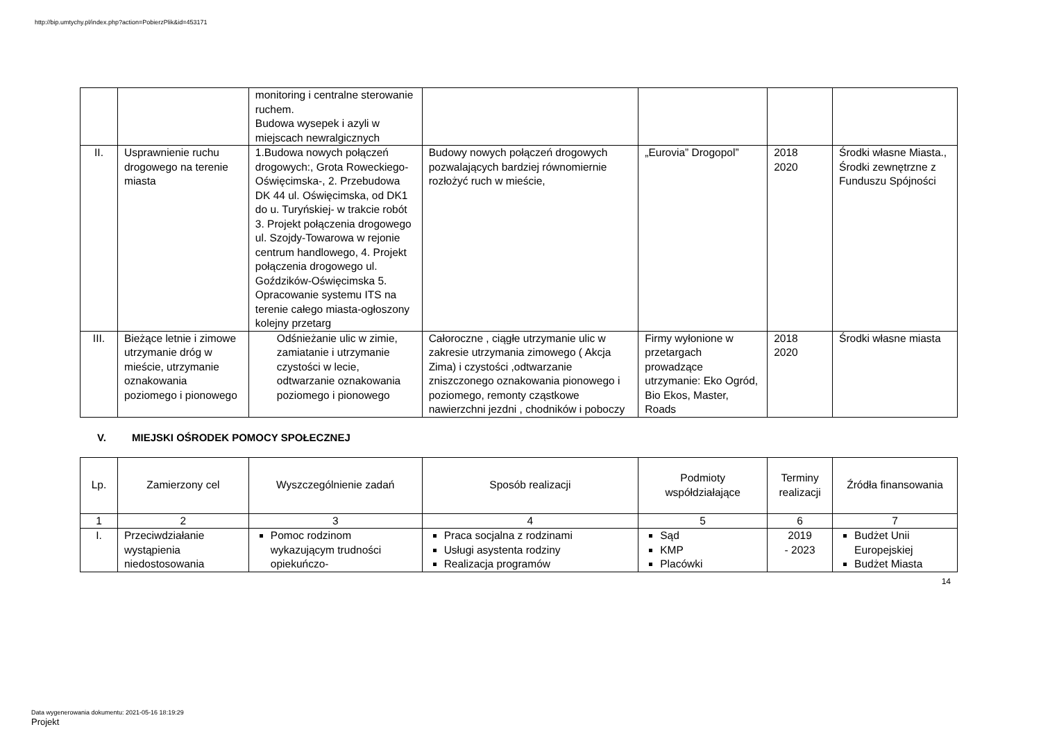http://bip.umtychy.pl/index.php?action=PobierzPlik&id=453171
| | | monitoring i centralne sterowanie ruchem. Budowa wysepek i azyli w miejscach newralgicznych | | | | |
| II. | Usprawnienie ruchu drogowego na terenie miasta | 1.Budowa nowych połączeń drogowych:, Grota Roweckiego-Oświęcimska-, 2. Przebudowa DK 44 ul. Oświęcimska, od DK1 do u. Turyńskiej- w trakcie robót 3. Projekt połączenia drogowego ul. Szojdy-Towarowa w rejonie centrum handlowego, 4. Projekt połączenia drogowego ul. Goździków-Oświęcimska 5. Opracowanie systemu ITS na terenie całego miasta-ogłoszony kolejny przetarg | Budowy nowych połączeń drogowych pozwalających bardziej równomiernie rozłożyć ruch w mieście, | „Eurovia” Drogopol” | 2018 2020 | Środki własne Miasta., Środki zewnętrzne z Funduszu Spójności |
| III. | Bieżące letnie i zimowe utrzymanie dróg w mieście, utrzymanie oznakowania poziomego i pionowego | Odśnieżanie ulic w zimie, zamiatanie i utrzymanie czystości w lecie, odtwarzanie oznakowania poziomego i pionowego | Całoroczne , ciągłe utrzymanie ulic w zakresie utrzymania zimowego ( Akcja Zima) i czystości ,odtwarzanie zniszczonego oznakowania pionowego i poziomego, remonty cząstkowe nawierzchni jezdni , chodników i poboczy | Firmy wyłonione w przetargach prowadzące utrzymanie: Eko Ogród, Bio Ekos, Master, Roads | 2018 2020 | Środki własne miasta |
V. MIEJSKI OŚRODEK POMOCY SPOŁECZNEJ
| Lp. | Zamierzony cel | Wyszczególnienie zadań | Sposób realizacji | Podmioty współdziałające | Terminy realizacji | Źródła finansowania |
| --- | --- | --- | --- | --- | --- | --- |
| 1 | 2 | 3 | 4 | 5 | 6 | 7 |
| I. | Przeciwdziałanie wystąpienia niedostosowania | Pomoc rodzinom wykazującym trudności opiekuńczo- | Praca socjalna z rodzinami Usługi asystenta rodziny Realizacja programów | Sąd KMP Placówki | 2019 - 2023 | Budżet Unii Europejskiej Budżet Miasta |
14
Data wygenerowania dokumentu: 2021-05-16 18:19:29
Projekt